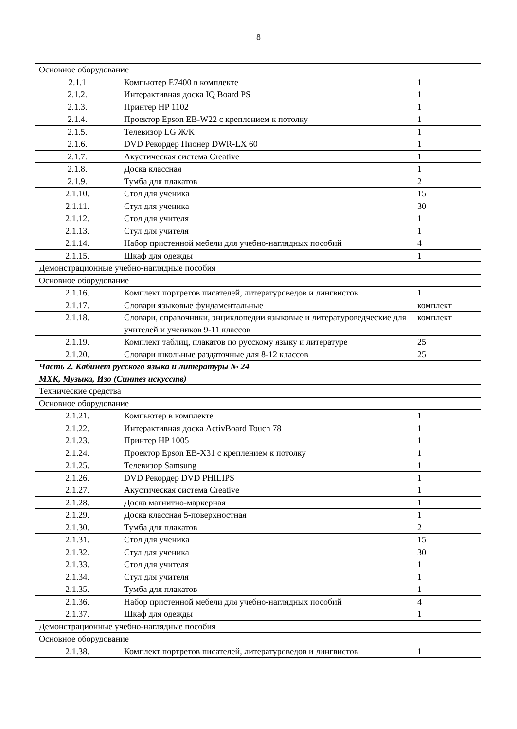8
| Основное оборудование | | |
| 2.1.1 | Компьютер Е7400 в комплекте | 1 |
| 2.1.2. | Интерактивная доска IQ Board PS | 1 |
| 2.1.3. | Принтер HP 1102 | 1 |
| 2.1.4. | Проектор Epson EB-W22 с креплением к потолку | 1 |
| 2.1.5. | Телевизор LG Ж/К | 1 |
| 2.1.6. | DVD Рекордер Пионер DWR-LX 60 | 1 |
| 2.1.7. | Акустическая система Creative | 1 |
| 2.1.8. | Доска классная | 1 |
| 2.1.9. | Тумба для плакатов | 2 |
| 2.1.10. | Стол для ученика | 15 |
| 2.1.11. | Стул для ученика | 30 |
| 2.1.12. | Стол для учителя | 1 |
| 2.1.13. | Стул для учителя | 1 |
| 2.1.14. | Набор пристенной мебели для учебно-наглядных пособий | 4 |
| 2.1.15. | Шкаф для одежды | 1 |
| Демонстрационные учебно-наглядные пособия | | |
| Основное оборудование | | |
| 2.1.16. | Комплект портретов писателей, литературоведов и лингвистов | 1 |
| 2.1.17. | Словари языковые фундаментальные | комплект |
| 2.1.18. | Словари, справочники, энциклопедии языковые и литературоведческие для учителей и учеников 9-11 классов | комплект |
| 2.1.19. | Комплект таблиц, плакатов по русскому языку и литературе | 25 |
| 2.1.20. | Словари школьные раздаточные для 8-12 классов | 25 |
| Часть 2. Кабинет русского языка и литературы № 24 МХК, Музыка, Изо (Синтез искусств) | | |
| Технические средства | | |
| Основное оборудование | | |
| 2.1.21. | Компьютер в комплекте | 1 |
| 2.1.22. | Интерактивная доска ActivBoard Touch 78 | 1 |
| 2.1.23. | Принтер HP 1005 | 1 |
| 2.1.24. | Проектор Epson EB-X31 с креплением к потолку | 1 |
| 2.1.25. | Телевизор Samsung | 1 |
| 2.1.26. | DVD Рекордер DVD PHILIPS | 1 |
| 2.1.27. | Акустическая система Creative | 1 |
| 2.1.28. | Доска магнитно-маркерная | 1 |
| 2.1.29. | Доска классная 5-поверхностная | 1 |
| 2.1.30. | Тумба для плакатов | 2 |
| 2.1.31. | Стол для ученика | 15 |
| 2.1.32. | Стул для ученика | 30 |
| 2.1.33. | Стол для учителя | 1 |
| 2.1.34. | Стул для учителя | 1 |
| 2.1.35. | Тумба для плакатов | 1 |
| 2.1.36. | Набор пристенной мебели для учебно-наглядных пособий | 4 |
| 2.1.37. | Шкаф для одежды | 1 |
| Демонстрационные учебно-наглядные пособия | | |
| Основное оборудование | | |
| 2.1.38. | Комплект портретов писателей, литературоведов и лингвистов | 1 |